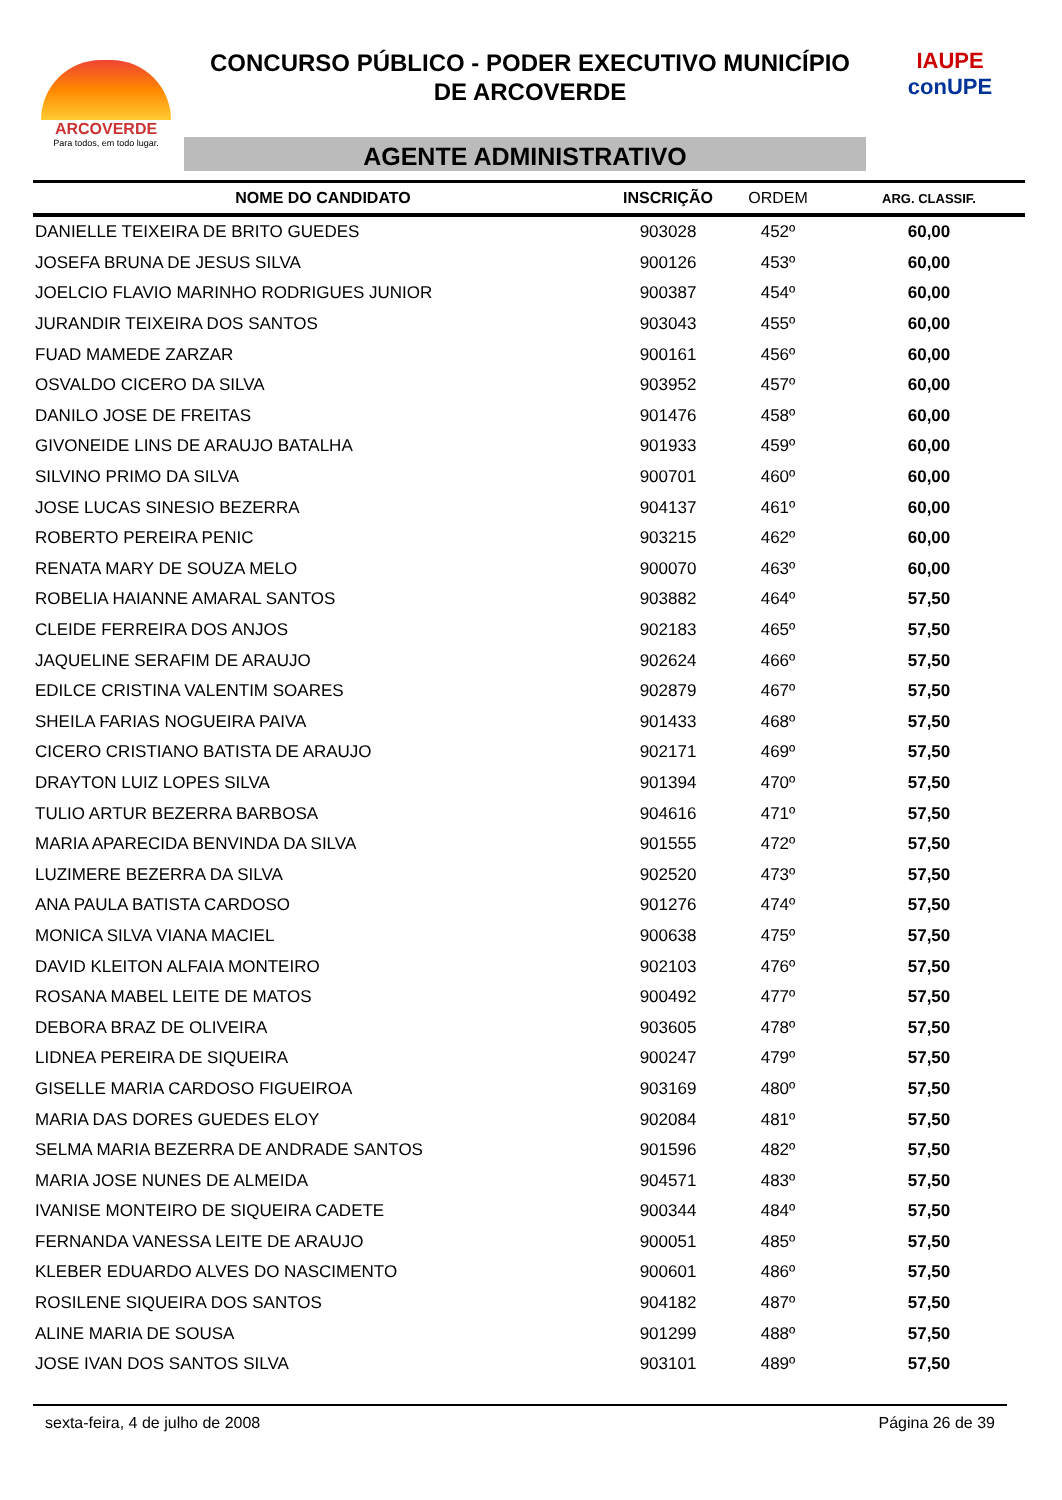ARCOVERDE
Para todos, em todo lugar.
CONCURSO PÚBLICO - PODER EXECUTIVO MUNICÍPIO
DE ARCOVERDE
AGENTE ADMINISTRATIVO
IAUPE
conUPE
| NOME DO CANDIDATO | INSCRIÇÃO | ORDEM | ARG. CLASSIF. |
| --- | --- | --- | --- |
| DANIELLE TEIXEIRA DE BRITO GUEDES | 903028 | 452º | 60,00 |
| JOSEFA BRUNA DE JESUS SILVA | 900126 | 453º | 60,00 |
| JOELCIO FLAVIO MARINHO RODRIGUES JUNIOR | 900387 | 454º | 60,00 |
| JURANDIR TEIXEIRA DOS SANTOS | 903043 | 455º | 60,00 |
| FUAD MAMEDE ZARZAR | 900161 | 456º | 60,00 |
| OSVALDO CICERO DA SILVA | 903952 | 457º | 60,00 |
| DANILO JOSE DE FREITAS | 901476 | 458º | 60,00 |
| GIVONEIDE LINS DE ARAUJO BATALHA | 901933 | 459º | 60,00 |
| SILVINO PRIMO DA SILVA | 900701 | 460º | 60,00 |
| JOSE LUCAS SINESIO BEZERRA | 904137 | 461º | 60,00 |
| ROBERTO PEREIRA PENIC | 903215 | 462º | 60,00 |
| RENATA MARY DE SOUZA MELO | 900070 | 463º | 60,00 |
| ROBELIA HAIANNE AMARAL SANTOS | 903882 | 464º | 57,50 |
| CLEIDE FERREIRA DOS ANJOS | 902183 | 465º | 57,50 |
| JAQUELINE SERAFIM DE ARAUJO | 902624 | 466º | 57,50 |
| EDILCE CRISTINA VALENTIM SOARES | 902879 | 467º | 57,50 |
| SHEILA FARIAS NOGUEIRA PAIVA | 901433 | 468º | 57,50 |
| CICERO CRISTIANO BATISTA DE ARAUJO | 902171 | 469º | 57,50 |
| DRAYTON LUIZ LOPES SILVA | 901394 | 470º | 57,50 |
| TULIO ARTUR BEZERRA BARBOSA | 904616 | 471º | 57,50 |
| MARIA APARECIDA BENVINDA DA SILVA | 901555 | 472º | 57,50 |
| LUZIMERE BEZERRA DA SILVA | 902520 | 473º | 57,50 |
| ANA PAULA BATISTA CARDOSO | 901276 | 474º | 57,50 |
| MONICA SILVA VIANA MACIEL | 900638 | 475º | 57,50 |
| DAVID KLEITON ALFAIA MONTEIRO | 902103 | 476º | 57,50 |
| ROSANA MABEL LEITE DE MATOS | 900492 | 477º | 57,50 |
| DEBORA BRAZ DE OLIVEIRA | 903605 | 478º | 57,50 |
| LIDNEA PEREIRA DE SIQUEIRA | 900247 | 479º | 57,50 |
| GISELLE MARIA CARDOSO FIGUEIROA | 903169 | 480º | 57,50 |
| MARIA DAS DORES GUEDES ELOY | 902084 | 481º | 57,50 |
| SELMA MARIA BEZERRA DE ANDRADE SANTOS | 901596 | 482º | 57,50 |
| MARIA JOSE NUNES DE ALMEIDA | 904571 | 483º | 57,50 |
| IVANISE MONTEIRO DE SIQUEIRA CADETE | 900344 | 484º | 57,50 |
| FERNANDA VANESSA LEITE DE ARAUJO | 900051 | 485º | 57,50 |
| KLEBER EDUARDO ALVES DO NASCIMENTO | 900601 | 486º | 57,50 |
| ROSILENE SIQUEIRA DOS SANTOS | 904182 | 487º | 57,50 |
| ALINE MARIA DE SOUSA | 901299 | 488º | 57,50 |
| JOSE IVAN DOS SANTOS SILVA | 903101 | 489º | 57,50 |
sexta-feira, 4 de julho de 2008 Página 26 de 39